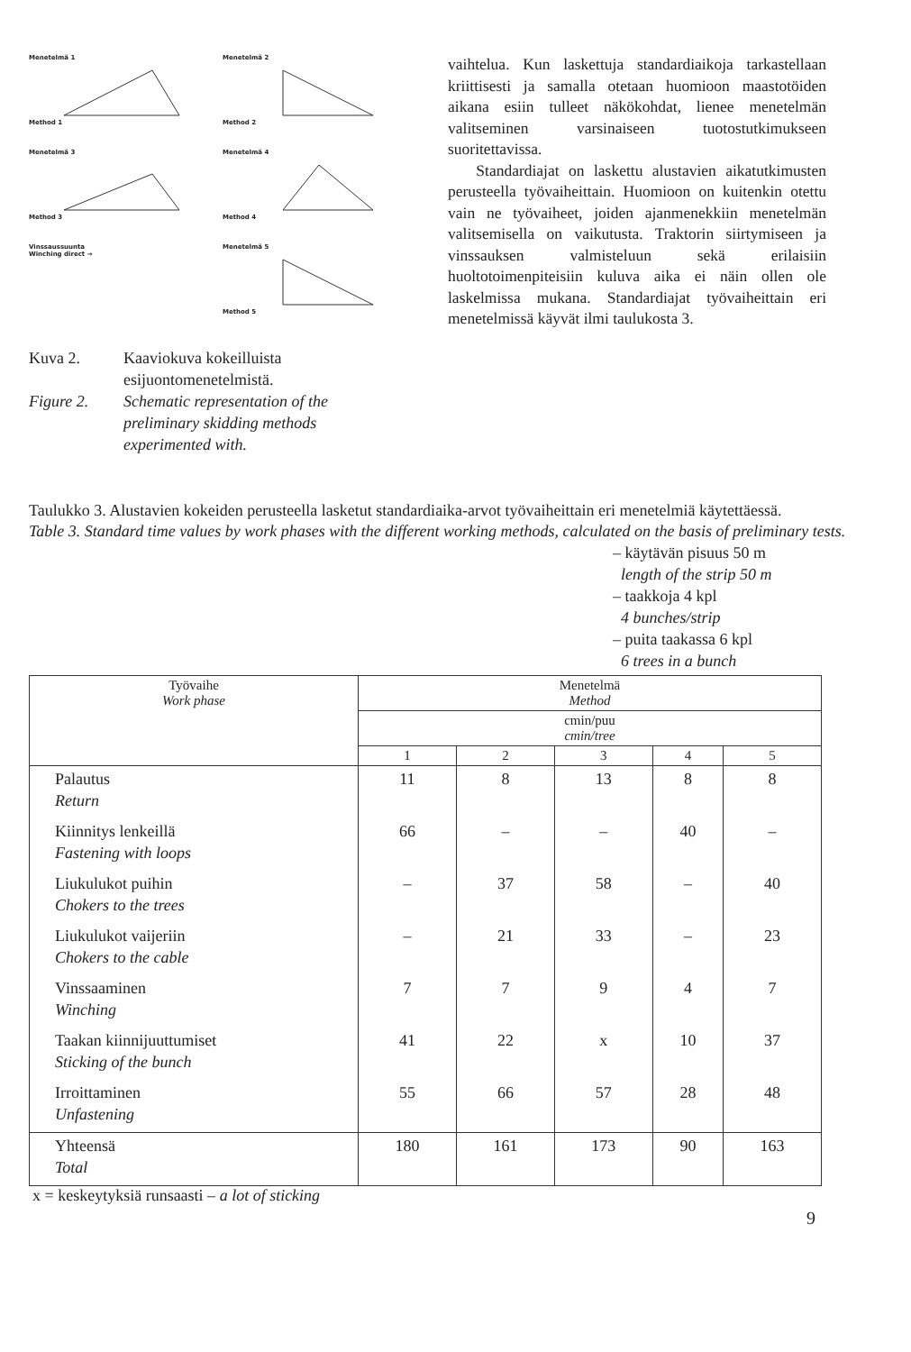Menetelmä 1
Method 1
Menetelmä 2
Method 2
Menetelmä 3
Method 3
Menetelmä 4
Method 4
Vinssaussuunta
Winching direct →
Menetelmä 5
Method 5
Kuva 2. Kaaviokuva kokeilluista esijuontomenetelmistä. Figure 2. Schematic representation of the preliminary skidding methods experimented with.
vaihtelua. Kun laskettuja standardiaikoja tarkastellaan kriittisesti ja samalla otetaan huomioon maastotöiden aikana esiin tulleet näkökohdat, lienee menetelmän valitseminen varsinaiseen tuotostutkimukseen suoritettavissa.
Standardiajat on laskettu alustavien aikatutkimusten perusteella työvaiheittain. Huomioon on kuitenkin otettu vain ne työvaiheet, joiden ajanmenekkiin menetelmän valitsemisella on vaikutusta. Traktorin siirtymiseen ja vinssauksen valmisteluun sekä erilaisiin huoltotoimenpiteisiin kuluva aika ei näin ollen ole laskelmissa mukana. Standardiajat työvaiheittain eri menetelmissä käyvät ilmi taulukosta 3.
Taulukko 3. Alustavien kokeiden perusteella lasketut standardiaika-arvot työvaiheittain eri menetelmiä käytettäessä.
Table 3. Standard time values by work phases with the different working methods, calculated on the basis of preliminary tests.
– käytävän pisuus 50 m
length of the strip 50 m
– taakkoja 4 kpl
4 bunches/strip
– puita taakassa 6 kpl
6 trees in a bunch
| Työvaihe Work phase | Menetelmä Method | | | | |
| --- | --- | --- | --- | --- | --- |
| | cmin/puu cmin/tree | | | | |
| | 1 | 2 | 3 | 4 | 5 |
| Palautus Return | 11 | 8 | 13 | 8 | 8 |
| Kiinnitys lenkeillä Fastening with loops | 66 | – | – | 40 | – |
| Liukulukot puihin Chokers to the trees | – | 37 | 58 | – | 40 |
| Liukulukot vaijeriin Chokers to the cable | – | 21 | 33 | – | 23 |
| Vinssaaminen Winching | 7 | 7 | 9 | 4 | 7 |
| Taakan kiinnijuuttumiset Sticking of the bunch | 41 | 22 | x | 10 | 37 |
| Irroittaminen Unfastening | 55 | 66 | 57 | 28 | 48 |
| Yhteensä Total | 180 | 161 | 173 | 90 | 163 |
x = keskeytyksiä runsaasti – a lot of sticking
9